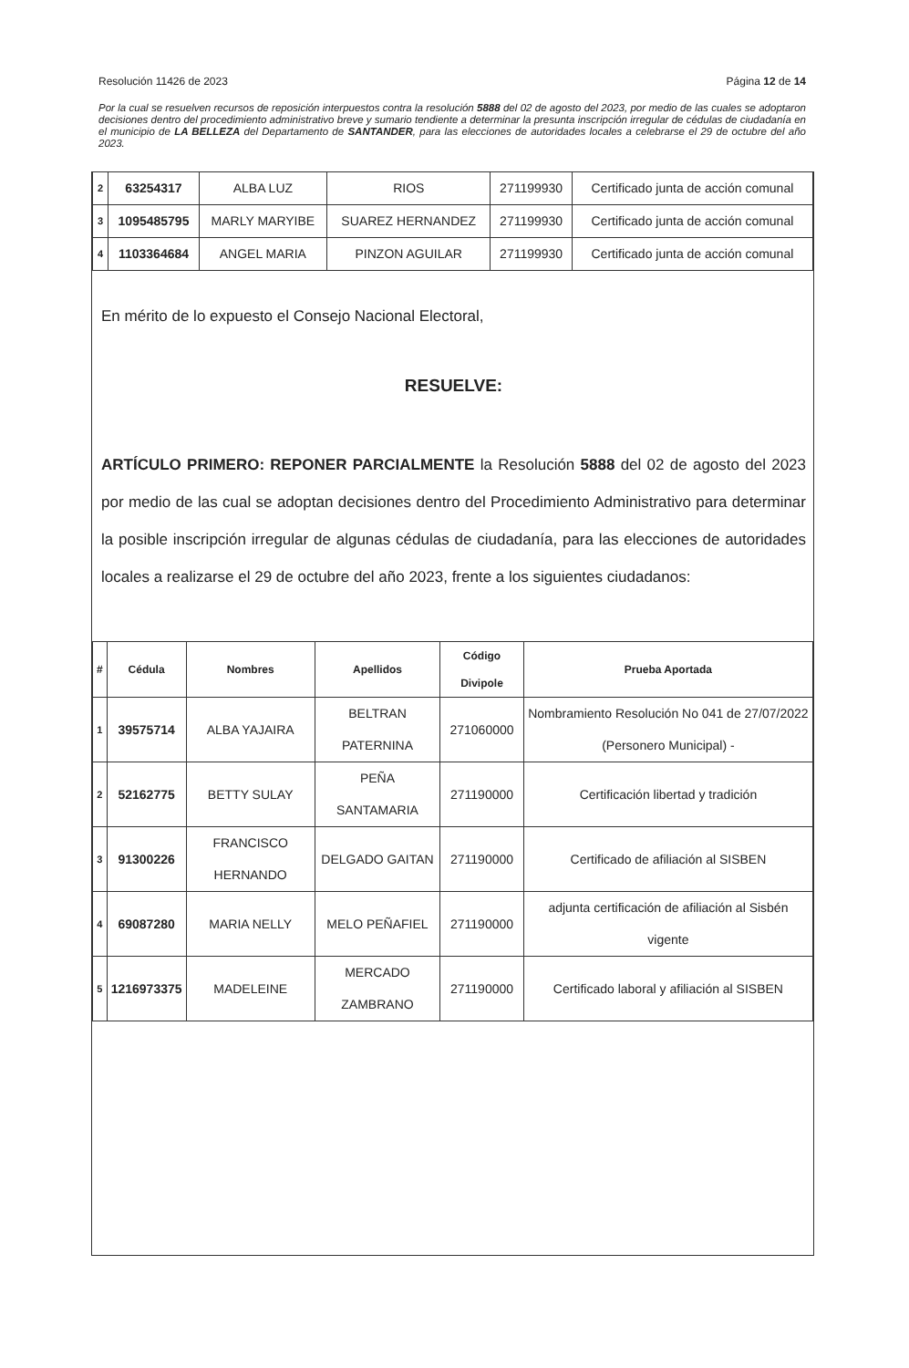Resolución 11426 de 2023 Página 12 de 14
Por la cual se resuelven recursos de reposición interpuestos contra la resolución 5888 del 02 de agosto del 2023, por medio de las cuales se adoptaron decisiones dentro del procedimiento administrativo breve y sumario tendiente a determinar la presunta inscripción irregular de cédulas de ciudadanía en el municipio de LA BELLEZA del Departamento de SANTANDER, para las elecciones de autoridades locales a celebrarse el 29 de octubre del año 2023.
| 2 | 63254317 | ALBA LUZ | RIOS | 271199930 | Certificado junta de acción comunal |
| 3 | 1095485795 | MARLY MARYIBE | SUAREZ HERNANDEZ | 271199930 | Certificado junta de acción comunal |
| 4 | 1103364684 | ANGEL MARIA | PINZON AGUILAR | 271199930 | Certificado junta de acción comunal |
En mérito de lo expuesto el Consejo Nacional Electoral,
RESUELVE:
ARTÍCULO PRIMERO: REPONER PARCIALMENTE la Resolución 5888 del 02 de agosto del 2023 por medio de las cual se adoptan decisiones dentro del Procedimiento Administrativo para determinar la posible inscripción irregular de algunas cédulas de ciudadanía, para las elecciones de autoridades locales a realizarse el 29 de octubre del año 2023, frente a los siguientes ciudadanos:
| # | Cédula | Nombres | Apellidos | Código Divipole | Prueba Aportada |
| --- | --- | --- | --- | --- | --- |
| 1 | 39575714 | ALBA YAJAIRA | BELTRAN PATERNINA | 271060000 | Nombramiento Resolución No 041 de 27/07/2022 (Personero Municipal) - |
| 2 | 52162775 | BETTY SULAY | PEÑA SANTAMARIA | 271190000 | Certificación libertad y tradición |
| 3 | 91300226 | FRANCISCO HERNANDO | DELGADO GAITAN | 271190000 | Certificado de afiliación al SISBEN |
| 4 | 69087280 | MARIA NELLY | MELO PEÑAFIEL | 271190000 | adjunta certificación de afiliación al Sisbén vigente |
| 5 | 1216973375 | MADELEINE | MERCADO ZAMBRANO | 271190000 | Certificado laboral y afiliación al SISBEN |